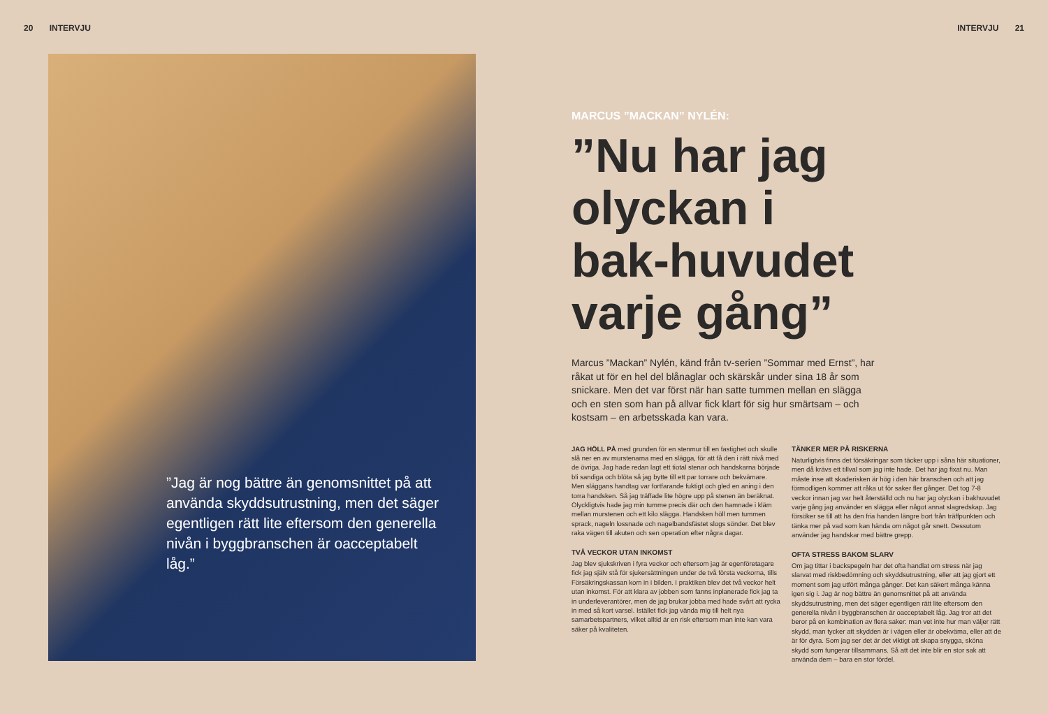20 INTERVJU INTERVJU 21
”Jag är nog bättre än genomsnittet på att använda skyddsutrustning, men det säger egentligen rätt lite eftersom den generella nivån i byggbranschen är oacceptabelt låg.”
MARCUS ”MACKAN” NYLÉN:
”Nu har jag olyckan i bak-huvudet varje gång”
Marcus ”Mackan” Nylén, känd från tv-serien ”Sommar med Ernst”, har råkat ut för en hel del blånaglar och skärskår under sina 18 år som snickare. Men det var först när han satte tummen mellan en slägga och en sten som han på allvar fick klart för sig hur smärtsam – och kostsam – en arbetsskada kan vara.
JAG HÖLL PÅ med grunden för en stenmur till en fastighet och skulle slå ner en av murstenarna med en slägga, för att få den i rätt nivå med de övriga. Jag hade redan lagt ett tiotal stenar och handskarna började bli sandiga och blöta så jag bytte till ett par torrare och bekvämare. Men släggans handtag var fortfarande fuktigt och gled en aning i den torra handsken. Så jag träffade lite högre upp på stenen än beräknat. Olyckligtvis hade jag min tumme precis där och den hamnade i kläm mellan murstenen och ett kilo slägga. Handsken höll men tummen sprack, nageln lossnade och nagelbandsfästet slogs sönder. Det blev raka vägen till akuten och sen operation efter några dagar.
TVÅ VECKOR UTAN INKOMST
Jag blev sjukskriven i fyra veckor och eftersom jag är egenföretagare fick jag själv stå för sjukersättningen under de två första veckorna, tills Försäkringskassan kom in i bilden. I praktiken blev det två veckor helt utan inkomst. För att klara av jobben som fanns inplanerade fick jag ta in underleverantörer, men de jag brukar jobba med hade svårt att rycka in med så kort varsel. Istället fick jag vända mig till helt nya samarbetspartners, vilket alltid är en risk eftersom man inte kan vara säker på kvaliteten.
TÄNKER MER PÅ RISKERNA
Naturligtvis finns det försäkringar som täcker upp i såna här situationer, men då krävs ett tillval som jag inte hade. Det har jag fixat nu. Man måste inse att skaderisken är hög i den här branschen och att jag förmodligen kommer att råka ut för saker fler gånger. Det tog 7-8 veckor innan jag var helt återställd och nu har jag olyckan i bakhuvudet varje gång jag använder en slägga eller något annat slagredskap. Jag försöker se till att ha den fria handen längre bort från träffpunkten och tänka mer på vad som kan hända om något går snett. Dessutom använder jag handskar med bättre grepp.
OFTA STRESS BAKOM SLARV
Om jag tittar i backspegeln har det ofta handlat om stress när jag slarvat med riskbedömning och skyddsutrustning, eller att jag gjort ett moment som jag utfört många gånger. Det kan säkert många känna igen sig i. Jag är nog bättre än genomsnittet på att använda skyddsutrustning, men det säger egentligen rätt lite eftersom den generella nivån i byggbranschen är oacceptabelt låg. Jag tror att det beror på en kombination av flera saker: man vet inte hur man väljer rätt skydd, man tycker att skydden är i vägen eller är obekväma, eller att de är för dyra. Som jag ser det är det viktigt att skapa snygga, sköna skydd som fungerar tillsammans. Så att det inte blir en stor sak att använda dem – bara en stor fördel.